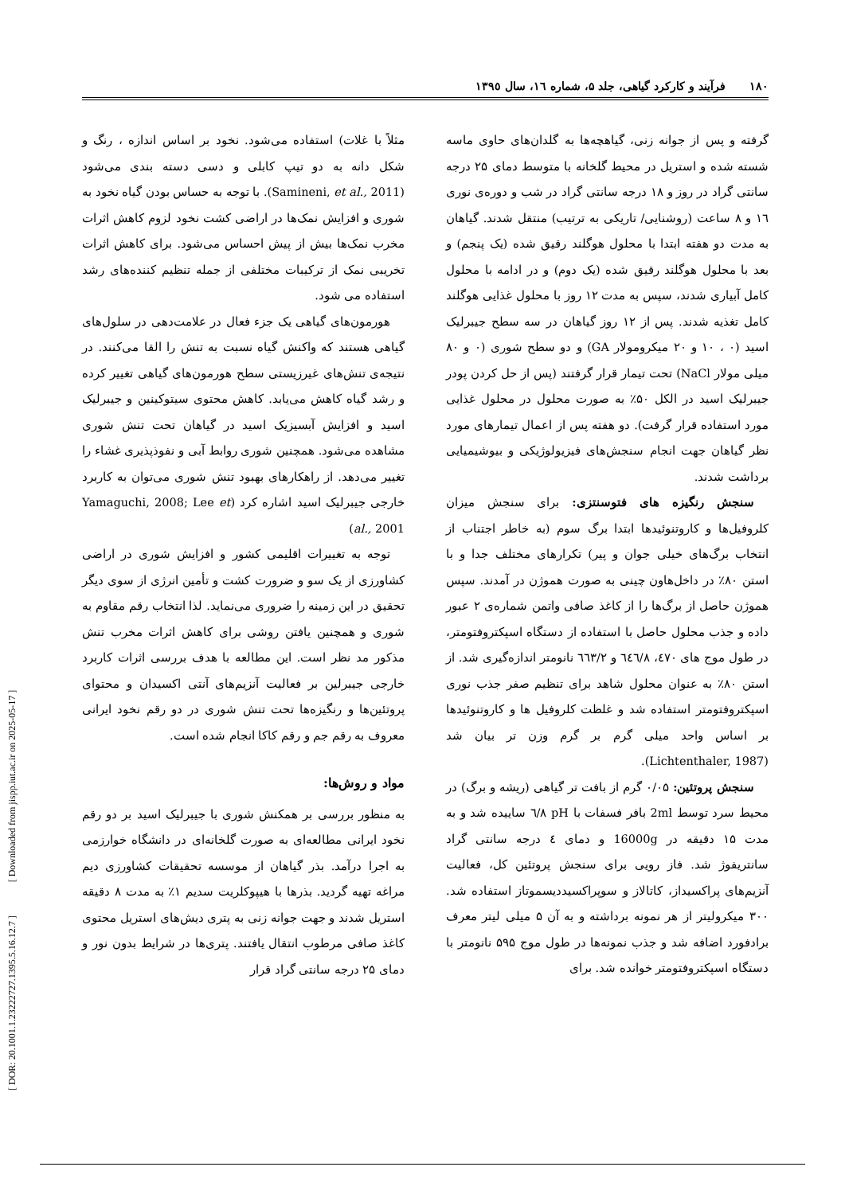١٨٠فرآیند و کارکرد گیاهی، جلد ۵، شماره ١٦، سال ١٣٩٥
مثلاً با غلات) استفاده می‌شود. نخود بر اساس اندازه ، رنگ و شکل دانه به دو تیپ کابلی و دسی دسته بندی می‌شود (Samineni, et al., 2011). با توجه به حساس بودن گیاه نخود به شوری و افزایش نمک‌ها در اراضی کشت نخود لزوم کاهش اثرات مخرب نمک‌ها بیش از پیش احساس می‌شود. برای کاهش اثرات تخریبی نمک از ترکیبات مختلفی از جمله تنظیم کننده‌های رشد استفاده می شود.
هورمون‌های گیاهی یک جزء فعال در علامت‌دهی در سلول‌های گیاهی هستند که واکنش گیاه نسبت به تنش را القا می‌کنند. در نتیجه‌ی تنش‌های غیرزیستی سطح هورمون‌های گیاهی تغییر کرده و رشد گیاه کاهش می‌یابد. کاهش محتوی سیتوکینین و جیبرلیک اسید و افزایش آبسیزیک اسید در گیاهان تحت تنش شوری مشاهده می‌شود. همچنین شوری روابط آبی و نفوذپذیری غشاء را تغییر می‌دهد. از راهکارهای بهبود تنش شوری می‌توان به کاربرد خارجی جیبرلیک اسید اشاره کرد (Yamaguchi, 2008; Lee et al., 2001)
توجه به تغییرات اقلیمی کشور و افزایش شوری در اراضی کشاورزی از یک سو و ضرورت کشت و تأمین انرژی از سوی دیگر تحقیق در این زمینه را ضروری می‌نماید. لذا انتخاب رقم مقاوم به شوری و همچنین یافتن روشی برای کاهش اثرات مخرب تنش مذکور مد نظر است. این مطالعه با هدف بررسی اثرات کاربرد خارجی جیبرلین بر فعالیت آنزیم‌های آنتی اکسیدان و محتوای پروتئین‌ها و رنگیزه‌ها تحت تنش شوری در دو رقم نخود ایرانی معروف به رقم جم و رقم کاکا انجام شده است.
مواد و روش‌ها:
به منظور بررسی بر همکنش شوری با جیبرلیک اسید بر دو رقم نخود ایرانی مطالعه‌ای به صورت گلخانه‌ای در دانشگاه خوارزمی به اجرا درآمد. بذر گیاهان از موسسه تحقیقات کشاورزی دیم مراغه تهیه گردید. بذرها با هیپوکلریت سدیم ۱٪ به مدت ۸ دقیقه استریل شدند و جهت جوانه زنی به پتری دیش‌های استریل محتوی کاغذ صافی مرطوب انتقال یافتند. پتری‌ها در شرایط بدون نور و دمای ۲۵ درجه سانتی گراد قرار
گرفته و پس از جوانه زنی، گیاهچه‌ها به گلدان‌های حاوی ماسه شسته شده و استریل در محیط گلخانه با متوسط دمای ۲۵ درجه سانتی گراد در روز و ۱۸ درجه سانتی گراد در شب و دوره‌ی نوری ١٦ و ۸ ساعت (روشنایی/ تاریکی به ترتیب) منتقل شدند. گیاهان به مدت دو هفته ابتدا با محلول هوگلند رقیق شده (یک پنجم) و بعد با محلول هوگلند رقیق شده (یک دوم) و در ادامه با محلول کامل آبیاری شدند، سپس به مدت ۱۲ روز با محلول غذایی هوگلند کامل تغذیه شدند. پس از ۱۲ روز گیاهان در سه سطح جیبرلیک اسید (۰ ، ۱۰ و ۲۰ میکرومولار GA) و دو سطح شوری (۰ و ۸۰ میلی مولار NaCl) تحت تیمار قرار گرفتند (پس از حل کردن پودر جیبرلیک اسید در الکل ۵۰٪ به صورت محلول در محلول غذایی مورد استفاده قرار گرفت). دو هفته پس از اعمال تیمارهای مورد نظر گیاهان جهت انجام سنجش‌های فیزیولوژیکی و بیوشیمیایی برداشت شدند.
سنجش رنگیزه های فتوسنتزی: برای سنجش میزان کلروفیل‌ها و کاروتنوئیدها ابتدا برگ سوم (به خاطر اجتناب از انتخاب برگ‌های خیلی جوان و پیر) تکرارهای مختلف جدا و با استن ۸۰٪ در داخل‌هاون چینی به صورت هموژن در آمدند. سپس هموژن حاصل از برگ‌ها را از کاغذ صافی واتمن شماره‌ی ۲ عبور داده و جذب محلول حاصل با استفاده از دستگاه اسپکتروفتومتر، در طول موج های ٤٧٠، ٦٤٦/٨ و ٦٦٣/٢ نانومتر اندازه‌گیری شد. از استن ۸۰٪ به عنوان محلول شاهد برای تنظیم صفر جذب نوری اسپکتروفتومتر استفاده شد و غلظت کلروفیل ها و کاروتنوئیدها بر اساس واحد میلی گرم بر گرم وزن تر بیان شد (Lichtenthaler, 1987).
سنجش پروتئین: ۰/۰۵ گرم از بافت تر گیاهی (ریشه و برگ) در محیط سرد توسط 2ml بافر فسفات با pH ٦/٨ ساییده شد و به مدت ۱۵ دقیقه در 16000g و دمای ٤ درجه سانتی گراد سانتریفوژ شد. فاز رویی برای سنجش پروتئین کل، فعالیت آنزیم‌های پراکسیداز، کاتالاز و سوپراکسیددیسموتاز استفاده شد. ۳۰۰ میکرولیتر از هر نمونه برداشته و به آن ۵ میلی لیتر معرف برادفورد اضافه شد و جذب نمونه‌ها در طول موج ۵۹۵ نانومتر با دستگاه اسپکتروفتومتر خوانده شد. برای
[ DOR: 20.1001.1.23222727.1395.5.16.12.7 ] [ Downloaded from jispp.iut.ac.ir on 2025-05-17 ]